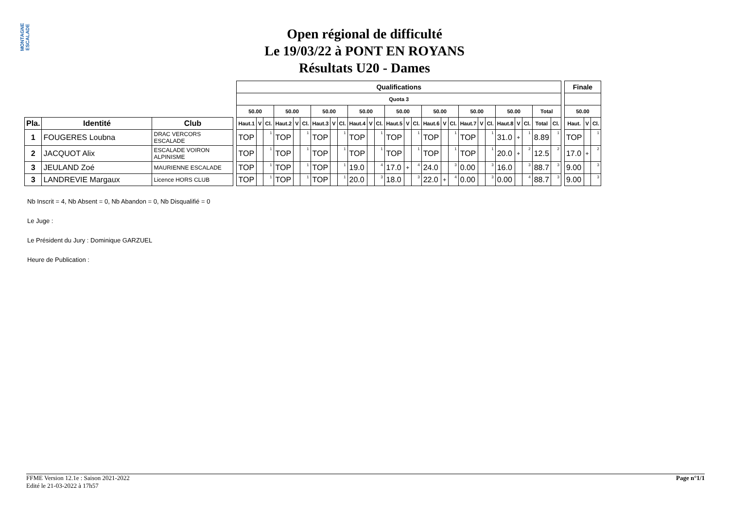MONTAGNE ESCALADE
Open régional de difficulté
Le 19/03/22 à PONT EN ROYANS
Résultats U20 - Dames
| | | | | Qualifications | | | | | | | | | | | | | | | | | | | | | | | | | | | Finale | | |
| | | | | Quota 3 | | | | | | | | | | | | | | | | | | | | | | | | | | | | | |
| | | | | 50.00 | | | 50.00 | | | 50.00 | | | 50.00 | | | 50.00 | | | 50.00 | | | 50.00 | | | 50.00 | | | Total | | | 50.00 | | |
| Pla. | Identité | Club | | Haut.1 | V | Cl. | Haut.2 | V | Cl. | Haut.3 | V | Cl. | Haut.4 | V | Cl. | Haut.5 | V | Cl. | Haut.6 | V | Cl. | Haut.7 | V | Cl. | Haut.8 | V | Cl. | Total | Cl. | | Haut. | V | Cl. |
| 1 | FOUGERES Loubna | DRAC VERCORS ESCALADE | | TOP | | 1 | TOP | | 1 | TOP | | 1 | TOP | | 1 | TOP | | 1 | TOP | | 1 | TOP | | 1 | 31.0 | + | 1 | 8.89 | 1 | | TOP | | 1 |
| 2 | JACQUOT Alix | ESCALADE VOIRON ALPINISME | | TOP | | 1 | TOP | | 1 | TOP | | 1 | TOP | | 1 | TOP | | 1 | TOP | | 1 | TOP | | 1 | 20.0 | + | 2 | 12.5 | 2 | | 17.0 | + | 2 |
| 3 | JEULAND Zoé | MAURIENNE ESCALADE | | TOP | | 1 | TOP | | 1 | TOP | | 1 | 19.0 | | 4 | 17.0 | + | 4 | 24.0 | | 3 | 0.00 | | 3 | 16.0 | | 3 | 88.7 | 3 | | 9.00 | | 3 |
| 3 | LANDREVIE Margaux | Licence HORS CLUB | | TOP | | 1 | TOP | | 1 | TOP | | 1 | 20.0 | | 3 | 18.0 | | 3 | 22.0 | + | 4 | 0.00 | | 3 | 0.00 | | 4 | 88.7 | 3 | | 9.00 | | 3 |
Nb Inscrit = 4, Nb Absent = 0, Nb Abandon = 0, Nb Disqualifié = 0
Le Juge :
Le Président du Jury : Dominique GARZUEL
Heure de Publication :
FFME Version 12.1e : Saison 2021-2022
Edité le 21-03-2022 à 17h57
Page n°1/1